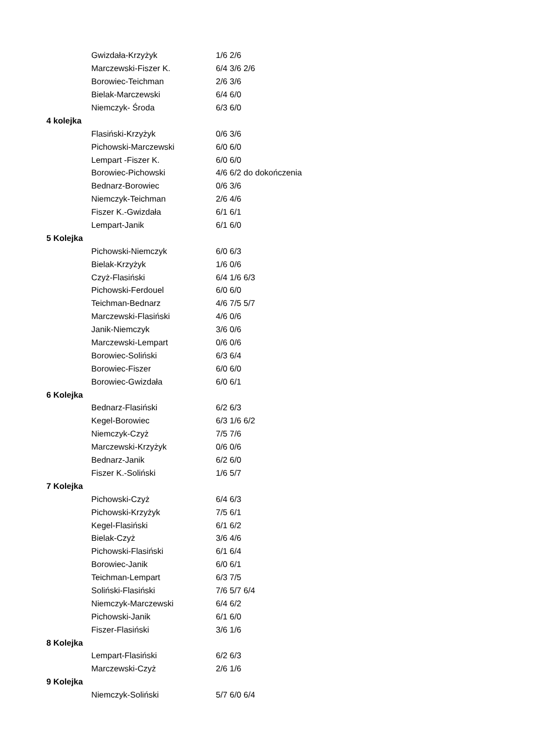| | Gwizdała-Krzyżyk | 1/6 2/6 |
| | Marczewski-Fiszer K. | 6/4 3/6 2/6 |
| | Borowiec-Teichman | 2/6 3/6 |
| | Bielak-Marczewski | 6/4 6/0 |
| | Niemczyk- Środa | 6/3 6/0 |
| 4 kolejka | | |
| | Flasiński-Krzyżyk | 0/6 3/6 |
| | Pichowski-Marczewski | 6/0 6/0 |
| | Lempart -Fiszer K. | 6/0 6/0 |
| | Borowiec-Pichowski | 4/6 6/2 do dokończenia |
| | Bednarz-Borowiec | 0/6 3/6 |
| | Niemczyk-Teichman | 2/6 4/6 |
| | Fiszer K.-Gwizdała | 6/1 6/1 |
| | Lempart-Janik | 6/1 6/0 |
| 5 Kolejka | | |
| | Pichowski-Niemczyk | 6/0 6/3 |
| | Bielak-Krzyżyk | 1/6 0/6 |
| | Czyż-Flasiński | 6/4 1/6 6/3 |
| | Pichowski-Ferdouel | 6/0 6/0 |
| | Teichman-Bednarz | 4/6 7/5 5/7 |
| | Marczewski-Flasiński | 4/6 0/6 |
| | Janik-Niemczyk | 3/6 0/6 |
| | Marczewski-Lempart | 0/6 0/6 |
| | Borowiec-Soliński | 6/3 6/4 |
| | Borowiec-Fiszer | 6/0 6/0 |
| | Borowiec-Gwizdała | 6/0 6/1 |
| 6 Kolejka | | |
| | Bednarz-Flasiński | 6/2 6/3 |
| | Kegel-Borowiec | 6/3 1/6 6/2 |
| | Niemczyk-Czyż | 7/5 7/6 |
| | Marczewski-Krzyżyk | 0/6 0/6 |
| | Bednarz-Janik | 6/2 6/0 |
| | Fiszer K.-Soliński | 1/6 5/7 |
| 7 Kolejka | | |
| | Pichowski-Czyż | 6/4 6/3 |
| | Pichowski-Krzyżyk | 7/5 6/1 |
| | Kegel-Flasiński | 6/1 6/2 |
| | Bielak-Czyż | 3/6 4/6 |
| | Pichowski-Flasiński | 6/1 6/4 |
| | Borowiec-Janik | 6/0 6/1 |
| | Teichman-Lempart | 6/3 7/5 |
| | Soliński-Flasiński | 7/6 5/7 6/4 |
| | Niemczyk-Marczewski | 6/4 6/2 |
| | Pichowski-Janik | 6/1 6/0 |
| | Fiszer-Flasiński | 3/6 1/6 |
| 8 Kolejka | | |
| | Lempart-Flasiński | 6/2 6/3 |
| | Marczewski-Czyż | 2/6 1/6 |
| 9 Kolejka | | |
| | Niemczyk-Soliński | 5/7 6/0 6/4 |